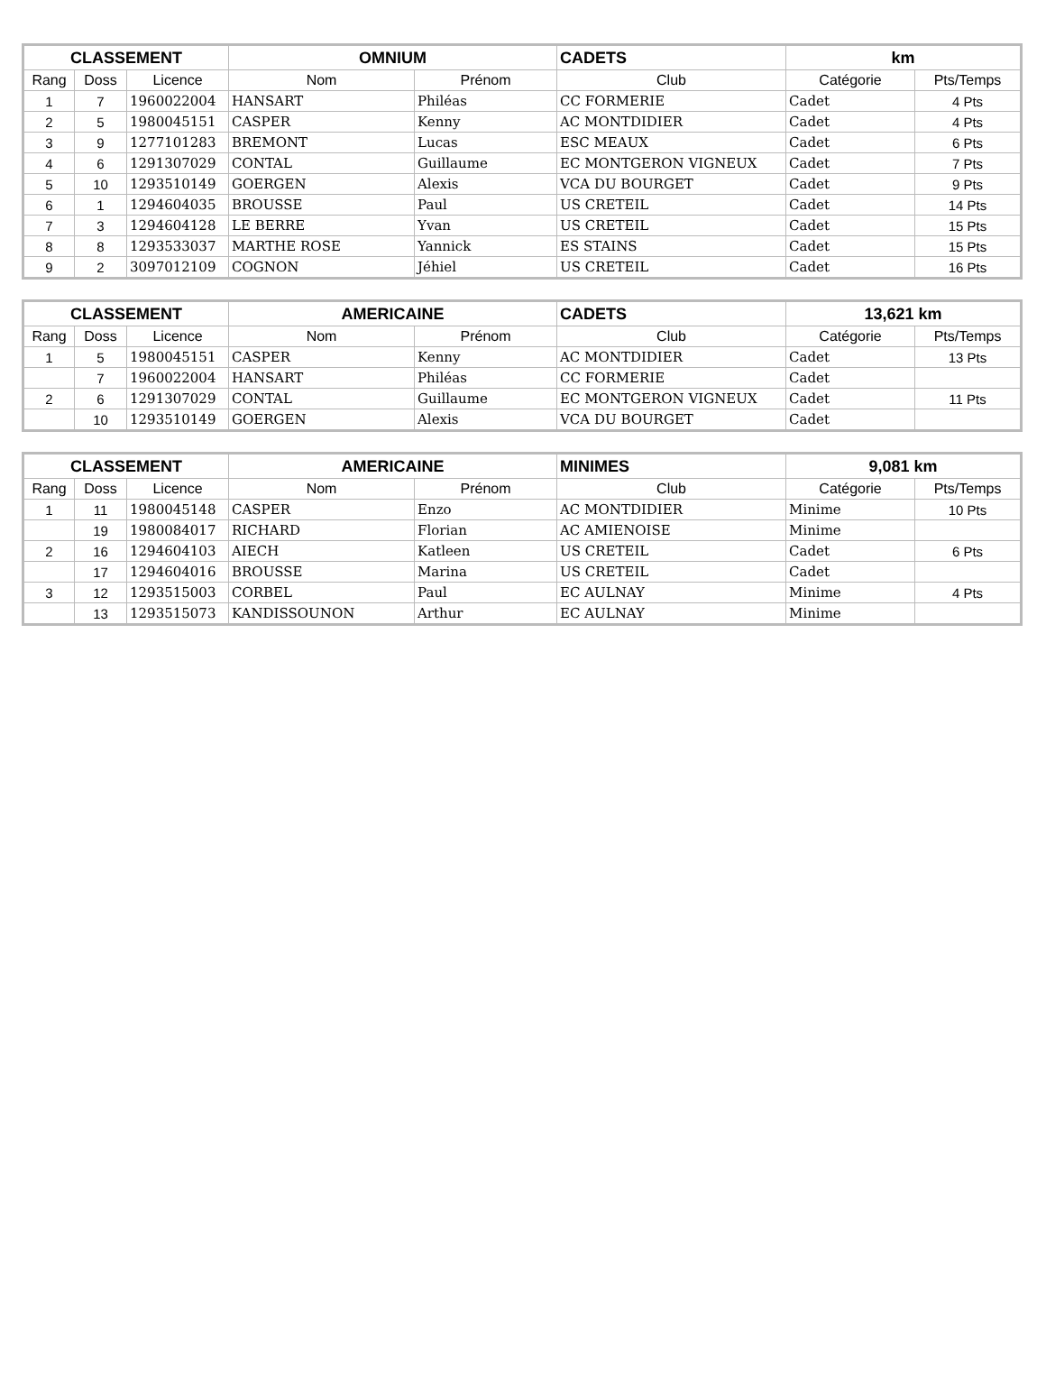| CLASSEMENT | | | OMNIUM | | CADETS | km | |
| --- | --- | --- | --- | --- | --- | --- | --- |
| Rang | Doss | Licence | Nom | Prénom | Club | Catégorie | Pts/Temps |
| 1 | 7 | 1960022004 | HANSART | Philéas | CC FORMERIE | Cadet | 4 Pts |
| 2 | 5 | 1980045151 | CASPER | Kenny | AC MONTDIDIER | Cadet | 4 Pts |
| 3 | 9 | 1277101283 | BREMONT | Lucas | ESC MEAUX | Cadet | 6 Pts |
| 4 | 6 | 1291307029 | CONTAL | Guillaume | EC MONTGERON VIGNEUX | Cadet | 7 Pts |
| 5 | 10 | 1293510149 | GOERGEN | Alexis | VCA DU BOURGET | Cadet | 9 Pts |
| 6 | 1 | 1294604035 | BROUSSE | Paul | US CRETEIL | Cadet | 14 Pts |
| 7 | 3 | 1294604128 | LE BERRE | Yvan | US CRETEIL | Cadet | 15 Pts |
| 8 | 8 | 1293533037 | MARTHE ROSE | Yannick | ES STAINS | Cadet | 15 Pts |
| 9 | 2 | 3097012109 | COGNON | Jéhiel | US CRETEIL | Cadet | 16 Pts |
| CLASSEMENT | | | AMERICAINE | | CADETS | 13,621 km | |
| --- | --- | --- | --- | --- | --- | --- | --- |
| Rang | Doss | Licence | Nom | Prénom | Club | Catégorie | Pts/Temps |
| 1 | 5 | 1980045151 | CASPER | Kenny | AC MONTDIDIER | Cadet | 13 Pts |
| | 7 | 1960022004 | HANSART | Philéas | CC FORMERIE | Cadet | |
| 2 | 6 | 1291307029 | CONTAL | Guillaume | EC MONTGERON VIGNEUX | Cadet | 11 Pts |
| | 10 | 1293510149 | GOERGEN | Alexis | VCA DU BOURGET | Cadet | |
| CLASSEMENT | | | AMERICAINE | | MINIMES | 9,081 km | |
| --- | --- | --- | --- | --- | --- | --- | --- |
| Rang | Doss | Licence | Nom | Prénom | Club | Catégorie | Pts/Temps |
| 1 | 11 | 1980045148 | CASPER | Enzo | AC MONTDIDIER | Minime | 10 Pts |
| | 19 | 1980084017 | RICHARD | Florian | AC AMIENOISE | Minime | |
| 2 | 16 | 1294604103 | AIECH | Katleen | US CRETEIL | Cadet | 6 Pts |
| | 17 | 1294604016 | BROUSSE | Marina | US CRETEIL | Cadet | |
| 3 | 12 | 1293515003 | CORBEL | Paul | EC AULNAY | Minime | 4 Pts |
| | 13 | 1293515073 | KANDISSOUNON | Arthur | EC AULNAY | Minime | |